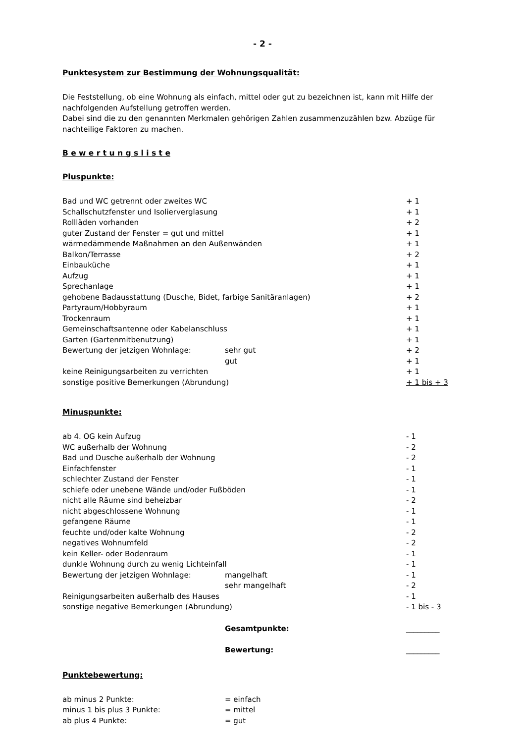- 2 -
Punktesystem zur Bestimmung der Wohnungsqualität:
Die Feststellung, ob eine Wohnung als einfach, mittel oder gut zu bezeichnen ist, kann mit Hilfe der nachfolgenden Aufstellung getroffen werden.
Dabei sind die zu den genannten Merkmalen gehörigen Zahlen zusammenzuzählen bzw. Abzüge für nachteilige Faktoren zu machen.
B e w e r t u n g s l i s t e
Pluspunkte:
| Bad und WC getrennt oder zweites WC | | + 1 |
| Schallschutzfenster und Isolierverglasung | | + 1 |
| Rollläden vorhanden | | + 2 |
| guter Zustand der Fenster = gut und mittel | | + 1 |
| wärmedämmende Maßnahmen an den Außenwänden | | + 1 |
| Balkon/Terrasse | | + 2 |
| Einbauküche | | + 1 |
| Aufzug | | + 1 |
| Sprechanlage | | + 1 |
| gehobene Badausstattung (Dusche, Bidet, farbige Sanitäranlagen) | | + 2 |
| Partyraum/Hobbyraum | | + 1 |
| Trockenraum | | + 1 |
| Gemeinschaftsantenne oder Kabelanschluss | | + 1 |
| Garten (Gartenmitbenutzung) | | + 1 |
| Bewertung der jetzigen Wohnlage: | sehr gut | + 2 |
| | gut | + 1 |
| keine Reinigungsarbeiten zu verrichten | | + 1 |
| sonstige positive Bemerkungen (Abrundung) | | + 1 bis + 3 |
Minuspunkte:
| ab 4. OG kein Aufzug | | - 1 |
| WC außerhalb der Wohnung | | - 2 |
| Bad und Dusche außerhalb der Wohnung | | - 2 |
| Einfachfenster | | - 1 |
| schlechter Zustand der Fenster | | - 1 |
| schiefe oder unebene Wände und/oder Fußböden | | - 1 |
| nicht alle Räume sind beheizbar | | - 2 |
| nicht abgeschlossene Wohnung | | - 1 |
| gefangene Räume | | - 1 |
| feuchte und/oder kalte Wohnung | | - 2 |
| negatives Wohnumfeld | | - 2 |
| kein Keller- oder Bodenraum | | - 1 |
| dunkle Wohnung durch zu wenig Lichteinfall | | - 1 |
| Bewertung der jetzigen Wohnlage: | mangelhaft | - 1 |
| | sehr mangelhaft | - 2 |
| Reinigungsarbeiten außerhalb des Hauses | | - 1 |
| sonstige negative Bemerkungen (Abrundung) | | - 1 bis - 3 |
| | Gesamtpunkte: | _________ |
| | Bewertung: | _________ |
Punktebewertung:
| ab minus 2 Punkte: | = einfach |
| minus 1 bis plus 3 Punkte: | = mittel |
| ab plus 4 Punkte: | = gut |